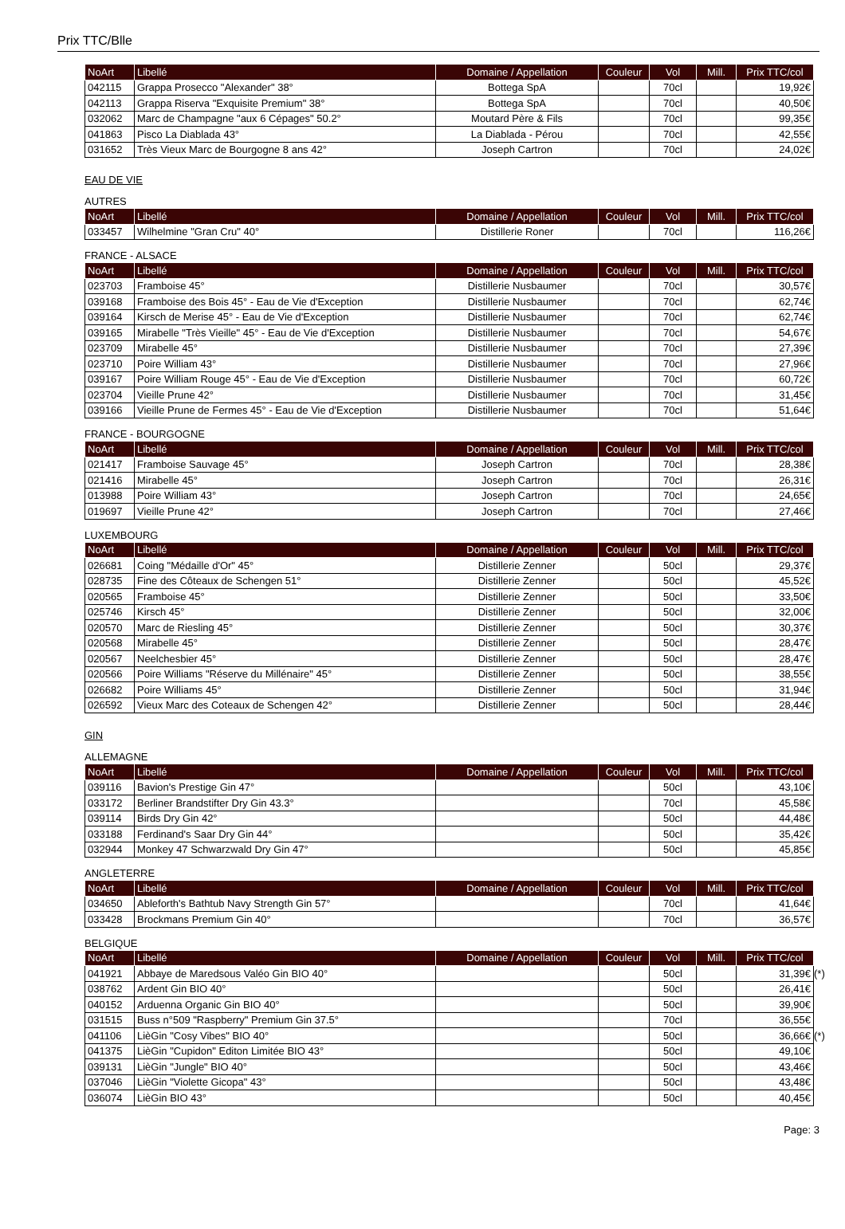Prix TTC/Blle
| NoArt | Libellé | Domaine / Appellation | Couleur | Vol | Mill. | Prix TTC/col |
| --- | --- | --- | --- | --- | --- | --- |
| 042115 | Grappa Prosecco "Alexander" 38° | Bottega SpA | | 70cl | | 19,92€ |
| 042113 | Grappa Riserva "Exquisite Premium" 38° | Bottega SpA | | 70cl | | 40,50€ |
| 032062 | Marc de Champagne "aux 6 Cépages" 50.2° | Moutard Père & Fils | | 70cl | | 99,35€ |
| 041863 | Pisco La Diablada 43° | La Diablada - Pérou | | 70cl | | 42,55€ |
| 031652 | Très Vieux Marc de Bourgogne 8 ans 42° | Joseph Cartron | | 70cl | | 24,02€ |
EAU DE VIE
AUTRES
| NoArt | Libellé | Domaine / Appellation | Couleur | Vol | Mill. | Prix TTC/col |
| --- | --- | --- | --- | --- | --- | --- |
| 033457 | Wilhelmine "Gran Cru" 40° | Distillerie Roner | | 70cl | | 116,26€ |
FRANCE - ALSACE
| NoArt | Libellé | Domaine / Appellation | Couleur | Vol | Mill. | Prix TTC/col |
| --- | --- | --- | --- | --- | --- | --- |
| 023703 | Framboise 45° | Distillerie Nusbaumer | | 70cl | | 30,57€ |
| 039168 | Framboise des Bois 45° - Eau de Vie d'Exception | Distillerie Nusbaumer | | 70cl | | 62,74€ |
| 039164 | Kirsch de Merise 45° - Eau de Vie d'Exception | Distillerie Nusbaumer | | 70cl | | 62,74€ |
| 039165 | Mirabelle "Très Vieille" 45° - Eau de Vie d'Exception | Distillerie Nusbaumer | | 70cl | | 54,67€ |
| 023709 | Mirabelle 45° | Distillerie Nusbaumer | | 70cl | | 27,39€ |
| 023710 | Poire William 43° | Distillerie Nusbaumer | | 70cl | | 27,96€ |
| 039167 | Poire William Rouge 45° - Eau de Vie d'Exception | Distillerie Nusbaumer | | 70cl | | 60,72€ |
| 023704 | Vieille Prune 42° | Distillerie Nusbaumer | | 70cl | | 31,45€ |
| 039166 | Vieille Prune de Fermes 45° - Eau de Vie d'Exception | Distillerie Nusbaumer | | 70cl | | 51,64€ |
FRANCE - BOURGOGNE
| NoArt | Libellé | Domaine / Appellation | Couleur | Vol | Mill. | Prix TTC/col |
| --- | --- | --- | --- | --- | --- | --- |
| 021417 | Framboise Sauvage 45° | Joseph Cartron | | 70cl | | 28,38€ |
| 021416 | Mirabelle 45° | Joseph Cartron | | 70cl | | 26,31€ |
| 013988 | Poire William 43° | Joseph Cartron | | 70cl | | 24,65€ |
| 019697 | Vieille Prune 42° | Joseph Cartron | | 70cl | | 27,46€ |
LUXEMBOURG
| NoArt | Libellé | Domaine / Appellation | Couleur | Vol | Mill. | Prix TTC/col |
| --- | --- | --- | --- | --- | --- | --- |
| 026681 | Coing "Médaille d'Or" 45° | Distillerie Zenner | | 50cl | | 29,37€ |
| 028735 | Fine des Côteaux de Schengen 51° | Distillerie Zenner | | 50cl | | 45,52€ |
| 020565 | Framboise 45° | Distillerie Zenner | | 50cl | | 33,50€ |
| 025746 | Kirsch 45° | Distillerie Zenner | | 50cl | | 32,00€ |
| 020570 | Marc de Riesling 45° | Distillerie Zenner | | 50cl | | 30,37€ |
| 020568 | Mirabelle 45° | Distillerie Zenner | | 50cl | | 28,47€ |
| 020567 | Neelchesbier 45° | Distillerie Zenner | | 50cl | | 28,47€ |
| 020566 | Poire Williams "Réserve du Millénaire" 45° | Distillerie Zenner | | 50cl | | 38,55€ |
| 026682 | Poire Williams 45° | Distillerie Zenner | | 50cl | | 31,94€ |
| 026592 | Vieux Marc des Coteaux de Schengen 42° | Distillerie Zenner | | 50cl | | 28,44€ |
GIN
ALLEMAGNE
| NoArt | Libellé | Domaine / Appellation | Couleur | Vol | Mill. | Prix TTC/col |
| --- | --- | --- | --- | --- | --- | --- |
| 039116 | Bavion's Prestige Gin 47° | | | 50cl | | 43,10€ |
| 033172 | Berliner Brandstifter Dry Gin 43.3° | | | 70cl | | 45,58€ |
| 039114 | Birds Dry Gin 42° | | | 50cl | | 44,48€ |
| 033188 | Ferdinand's Saar Dry Gin 44° | | | 50cl | | 35,42€ |
| 032944 | Monkey 47 Schwarzwald Dry Gin 47° | | | 50cl | | 45,85€ |
ANGLETERRE
| NoArt | Libellé | Domaine / Appellation | Couleur | Vol | Mill. | Prix TTC/col |
| --- | --- | --- | --- | --- | --- | --- |
| 034650 | Ableforth's Bathtub Navy Strength Gin 57° | | | 70cl | | 41,64€ |
| 033428 | Brockmans Premium Gin 40° | | | 70cl | | 36,57€ |
BELGIQUE
| NoArt | Libellé | Domaine / Appellation | Couleur | Vol | Mill. | Prix TTC/col |
| --- | --- | --- | --- | --- | --- | --- |
| 041921 | Abbaye de Maredsous Valéo Gin BIO 40° | | | 50cl | | 31,39€ (*) |
| 038762 | Ardent Gin BIO 40° | | | 50cl | | 26,41€ |
| 040152 | Arduenna Organic Gin BIO 40° | | | 50cl | | 39,90€ |
| 031515 | Buss n°509 "Raspberry" Premium Gin 37.5° | | | 70cl | | 36,55€ |
| 041106 | LièGin "Cosy Vibes" BIO 40° | | | 50cl | | 36,66€ (*) |
| 041375 | LièGin "Cupidon" Editon Limitée BIO 43° | | | 50cl | | 49,10€ |
| 039131 | LièGin "Jungle" BIO 40° | | | 50cl | | 43,46€ |
| 037046 | LièGin "Violette Gicopa" 43° | | | 50cl | | 43,48€ |
| 036074 | LièGin BIO 43° | | | 50cl | | 40,45€ |
Page: 3